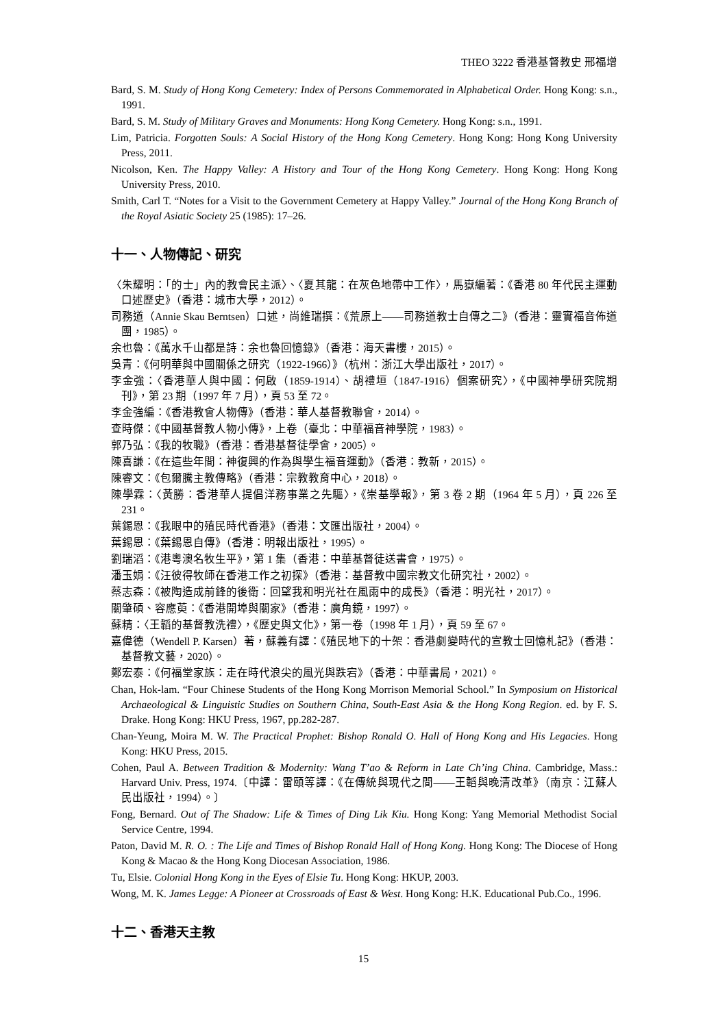THEO 3222 香港基督教史 邢福增
Bard, S. M. Study of Hong Kong Cemetery: Index of Persons Commemorated in Alphabetical Order. Hong Kong: s.n., 1991.
Bard, S. M. Study of Military Graves and Monuments: Hong Kong Cemetery. Hong Kong: s.n., 1991.
Lim, Patricia. Forgotten Souls: A Social History of the Hong Kong Cemetery. Hong Kong: Hong Kong University Press, 2011.
Nicolson, Ken. The Happy Valley: A History and Tour of the Hong Kong Cemetery. Hong Kong: Hong Kong University Press, 2010.
Smith, Carl T. “Notes for a Visit to the Government Cemetery at Happy Valley.” Journal of the Hong Kong Branch of the Royal Asiatic Society 25 (1985): 17–26.
十一、人物傳記、研究
〈朱耀明：「的士」內的教會民主派〉、〈夏其龍：在灰色地帶中工作〉，馬嶽編著：《香港 80 年代民主運動口述歷史》（香港：城市大學，2012）。
司務道（Annie Skau Berntsen）口述，尚維瑞撰：《荒原上——司務道教士自傳之二》（香港：靈實福音佈道團，1985）。
余也魯：《萬水千山都是詩：余也魯回憶錄》（香港：海天書樓，2015）。
吳青：《何明華與中國關係之研究（1922-1966）》（杭州：浙江大學出版社，2017）。
李金強：〈香港華人與中國：何啟（1859-1914）、胡禮垣（1847-1916）個案研究〉，《中國神學研究院期刊》，第 23 期（1997 年 7 月），頁 53 至 72。
李金強編：《香港教會人物傳》（香港：華人基督教聯會，2014）。
查時傑：《中國基督教人物小傳》，上卷（臺北：中華福音神學院，1983）。
郭乃弘：《我的牧職》（香港：香港基督徒學會，2005）。
陳喜謙：《在這些年間：神復興的作為與學生福音運動》（香港：教新，2015）。
陳睿文：《包爾騰主教傳略》（香港：宗教教育中心，2018）。
陳學霖：〈黃勝：香港華人提倡洋務事業之先驅〉，《崇基學報》，第 3 卷 2 期（1964 年 5 月），頁 226 至 231。
葉錫恩：《我眼中的殖民時代香港》（香港：文匯出版社，2004）。
葉錫恩：《葉錫恩自傳》（香港：明報出版社，1995）。
劉瑞滔：《港粵澳名牧生平》，第 1 集（香港：中華基督徒送書會，1975）。
潘玉娟：《汪彼得牧師在香港工作之初探》（香港：基督教中國宗教文化研究社，2002）。
蔡志森：《被陶造成前鋒的後衛：回望我和明光社在風雨中的成長》（香港：明光社，2017）。
關肇碩、容應萸：《香港開埠與關家》（香港：廣角鏡，1997）。
蘇精：〈王韜的基督教洗禮〉，《歷史與文化》，第一卷（1998 年 1 月），頁 59 至 67。
嘉偉德（Wendell P. Karsen）著，蘇義有譯：《殖民地下的十架：香港劇變時代的宣教士回憶札記》（香港：基督教文藝，2020）。
鄭宏泰：《何福堂家族：走在時代浪尖的風光與跌宕》（香港：中華書局，2021）。
Chan, Hok-lam. “Four Chinese Students of the Hong Kong Morrison Memorial School.” In Symposium on Historical Archaeological & Linguistic Studies on Southern China, South-East Asia & the Hong Kong Region. ed. by F. S. Drake. Hong Kong: HKU Press, 1967, pp.282-287.
Chan-Yeung, Moira M. W. The Practical Prophet: Bishop Ronald O. Hall of Hong Kong and His Legacies. Hong Kong: HKU Press, 2015.
Cohen, Paul A. Between Tradition & Modernity: Wang T’ao & Reform in Late Ch’ing China. Cambridge, Mass.: Harvard Univ. Press, 1974.〔中譯：雷頤等譯：《在傳統與現代之間——王韜與晚清改革》（南京：江蘇人民出版社，1994）。〕
Fong, Bernard. Out of The Shadow: Life & Times of Ding Lik Kiu. Hong Kong: Yang Memorial Methodist Social Service Centre, 1994.
Paton, David M. R. O. : The Life and Times of Bishop Ronald Hall of Hong Kong. Hong Kong: The Diocese of Hong Kong & Macao & the Hong Kong Diocesan Association, 1986.
Tu, Elsie. Colonial Hong Kong in the Eyes of Elsie Tu. Hong Kong: HKUP, 2003.
Wong, M. K. James Legge: A Pioneer at Crossroads of East & West. Hong Kong: H.K. Educational Pub.Co., 1996.
十二、香港天主教
15